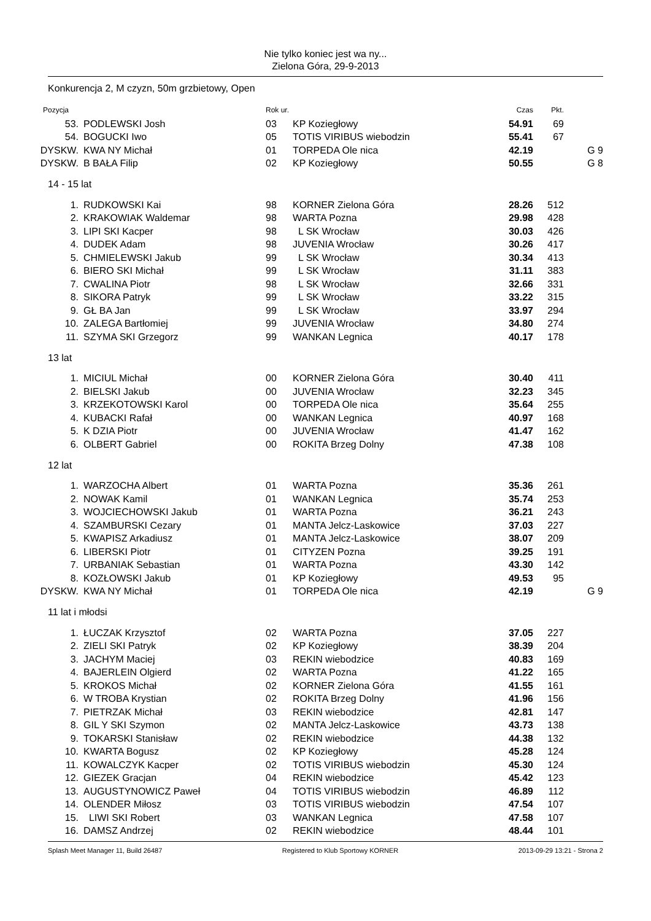Nie tylko koniec jest wa ny...
Zielona Góra, 29-9-2013
Konkurencja 2, M czyzn, 50m grzbietowy, Open
| Pozycja | | Rok ur. | | Czas | Pkt. | |
| --- | --- | --- | --- | --- | --- | --- |
| 53. | PODLEWSKI Josh | 03 | KP Koziegłowy | 54.91 | 69 | |
| 54. | BOGUCKI Iwo | 05 | TOTIS VIRIBUS wiebodzin | 55.41 | 67 | |
| DYSKW. | KWA NY Michał | 01 | TORPEDA Ole nica | 42.19 | | G 9 |
| DYSKW. | B BAŁA Filip | 02 | KP Koziegłowy | 50.55 | | G 8 |
| 14 - 15 lat | | | | | | |
| 1. | RUDKOWSKI Kai | 98 | KORNER Zielona Góra | 28.26 | 512 | |
| 2. | KRAKOWIAK Waldemar | 98 | WARTA Pozna | 29.98 | 428 | |
| 3. | LIPI SKI Kacper | 98 | L SK Wrocław | 30.03 | 426 | |
| 4. | DUDEK Adam | 98 | JUVENIA Wrocław | 30.26 | 417 | |
| 5. | CHMIELEWSKI Jakub | 99 | L SK Wrocław | 30.34 | 413 | |
| 6. | BIERO SKI Michał | 99 | L SK Wrocław | 31.11 | 383 | |
| 7. | CWALINA Piotr | 98 | L SK Wrocław | 32.66 | 331 | |
| 8. | SIKORA Patryk | 99 | L SK Wrocław | 33.22 | 315 | |
| 9. | GŁ BA Jan | 99 | L SK Wrocław | 33.97 | 294 | |
| 10. | ZALEGA Bartłomiej | 99 | JUVENIA Wrocław | 34.80 | 274 | |
| 11. | SZYMA SKI Grzegorz | 99 | WANKAN Legnica | 40.17 | 178 | |
| 13 lat | | | | | | |
| 1. | MICIUL Michał | 00 | KORNER Zielona Góra | 30.40 | 411 | |
| 2. | BIELSKI Jakub | 00 | JUVENIA Wrocław | 32.23 | 345 | |
| 3. | KRZEKOTOWSKI Karol | 00 | TORPEDA Ole nica | 35.64 | 255 | |
| 4. | KUBACKI Rafał | 00 | WANKAN Legnica | 40.97 | 168 | |
| 5. | K DZIA Piotr | 00 | JUVENIA Wrocław | 41.47 | 162 | |
| 6. | OLBERT Gabriel | 00 | ROKITA Brzeg Dolny | 47.38 | 108 | |
| 12 lat | | | | | | |
| 1. | WARZOCHA Albert | 01 | WARTA Pozna | 35.36 | 261 | |
| 2. | NOWAK Kamil | 01 | WANKAN Legnica | 35.74 | 253 | |
| 3. | WOJCIECHOWSKI Jakub | 01 | WARTA Pozna | 36.21 | 243 | |
| 4. | SZAMBURSKI Cezary | 01 | MANTA Jelcz-Laskowice | 37.03 | 227 | |
| 5. | KWAPISZ Arkadiusz | 01 | MANTA Jelcz-Laskowice | 38.07 | 209 | |
| 6. | LIBERSKI Piotr | 01 | CITYZEN Pozna | 39.25 | 191 | |
| 7. | URBANIAK Sebastian | 01 | WARTA Pozna | 43.30 | 142 | |
| 8. | KOZŁOWSKI Jakub | 01 | KP Koziegłowy | 49.53 | 95 | |
| DYSKW. | KWA NY Michał | 01 | TORPEDA Ole nica | 42.19 | | G 9 |
| 11 lat i młodsi | | | | | | |
| 1. | ŁUCZAK Krzysztof | 02 | WARTA Pozna | 37.05 | 227 | |
| 2. | ZIELI SKI Patryk | 02 | KP Koziegłowy | 38.39 | 204 | |
| 3. | JACHYM Maciej | 03 | REKIN wiebodzice | 40.83 | 169 | |
| 4. | BAJERLEIN Olgierd | 02 | WARTA Pozna | 41.22 | 165 | |
| 5. | KROKOS Michał | 02 | KORNER Zielona Góra | 41.55 | 161 | |
| 6. | W TROBA Krystian | 02 | ROKITA Brzeg Dolny | 41.96 | 156 | |
| 7. | PIETRZAK Michał | 03 | REKIN wiebodzice | 42.81 | 147 | |
| 8. | GIL Y SKI Szymon | 02 | MANTA Jelcz-Laskowice | 43.73 | 138 | |
| 9. | TOKARSKI Stanisław | 02 | REKIN wiebodzice | 44.38 | 132 | |
| 10. | KWARTA Bogusz | 02 | KP Koziegłowy | 45.28 | 124 | |
| 11. | KOWALCZYK Kacper | 02 | TOTIS VIRIBUS wiebodzin | 45.30 | 124 | |
| 12. | GIEZEK Gracjan | 04 | REKIN wiebodzice | 45.42 | 123 | |
| 13. | AUGUSTYNOWICZ Paweł | 04 | TOTIS VIRIBUS wiebodzin | 46.89 | 112 | |
| 14. | OLENDER Miłosz | 03 | TOTIS VIRIBUS wiebodzin | 47.54 | 107 | |
| 15. | LIWI SKI Robert | 03 | WANKAN Legnica | 47.58 | 107 | |
| 16. | DAMSZ Andrzej | 02 | REKIN wiebodzice | 48.44 | 101 | |
Splash Meet Manager 11, Build 26487 Registered to Klub Sportowy KORNER 2013-09-29 13:21 - Strona 2